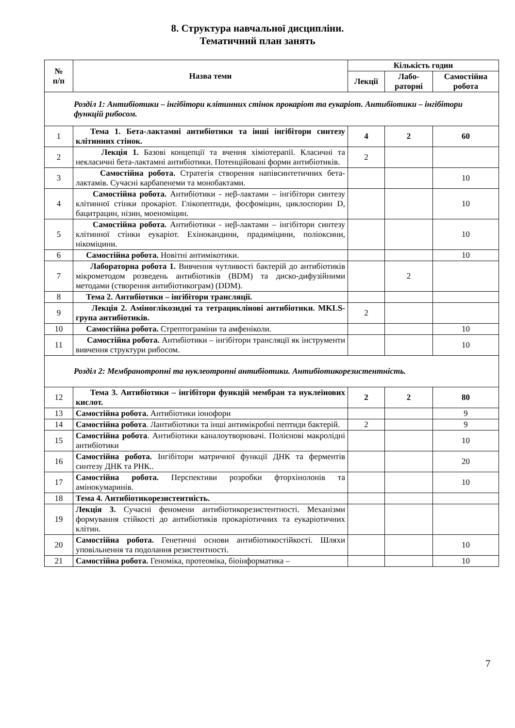8. Структура навчальної дисципліни.
Тематичний план занять
| № п/п | Назва теми | Кількість годин | | |
| --- | --- | --- | --- | --- |
| | | Лекції | Лабо- раторні | Самостійна робота |
| Розділ 1: Антибіотики – інгібітори клітинних стінок прокаріот та еукаріот. Антибіотики – інгібітори функцій рибосом. | | | | |
| 1 | Тема 1. Бета-лактамні антибіотики та інші інгібітори синтезу клітинних стінок. | 4 | 2 | 60 |
| 2 | Лекція 1. Базові концепції та вчення хіміотерапії. Класичні та некласичні бета-лактамні антибіотики. Потенційовані форми антибіотиків. | 2 | | |
| 3 | Самостійна робота. Стратегія створення напівсинтетичних бета-лактамів. Сучасні карбапенеми та монобактами. | | | 10 |
| 4 | Самостійна робота. Антибіотики - неβ-лактами – інгібітори синтезу клітинної стінки прокаріот. Глікопептиди, фосфоміцин, циклоспорин D, бацитрацин, нізин, моеноміцин. | | | 10 |
| 5 | Самостійна робота. Антибіотики - неβ-лактами – інгібітори синтезу клітинної стінки еукаріот. Ехінокандини, прадиміцини, поліоксини, нікоміцини. | | | 10 |
| 6 | Самостійна робота. Новітні антимікотики. | | | 10 |
| 7 | Лабораторна робота 1. Вивчення чутливості бактерій до антибіотиків мікрометодом розведень антибіотиків (BDM) та диско-дифузійними методами (створення антибіотикограм) (DDM). | | 2 | |
| 8 | Тема 2. Антибіотики – інгібітори трансляції. | | | |
| 9 | Лекція 2. Аміноглікозидні та тетрациклінові антибіотики. MKLS-група антибіотиків. | 2 | | |
| 10 | Самостійна робота. Стрептограміни та амфеніколи. | | | 10 |
| 11 | Самостійна робота. Антибіотики – інгібітори трансляції як інструменти вивчення структури рибосом. | | | 10 |
| Розділ 2: Мембранотропні та нуклеотропні антибіотики. Антибіотикорезистентність. | | | | |
| 12 | Тема 3. Антибіотики – інгібітори функцій мембран та нуклеїнових кислот. | 2 | 2 | 80 |
| 13 | Самостійна робота. Антибіотики іонофори | | | 9 |
| 14 | Самостійна робота . Лантибіотики та інші антимікробні пептиди бактерій. | 2 | | 9 |
| 15 | Самостійна робота . Антибіотики каналоутворювачі. Полієнові макролідні антибіотики | | | 10 |
| 16 | Самостійна робота. Інгібітори матричної функції ДНК та ферментів синтезу ДНК та РНК.. | | | 20 |
| 17 | Самостійна робота. Перспективи розробки фторхінолонів та амінокумаринів. | | | 10 |
| 18 | Тема 4. Антибіотикорезистентність. | | | |
| 19 | Лекція 3. Сучасні феномени антибіотикорезистентності. Механізми формування стійкості до антибіотиків прокаріотичних та еукаріотичних клітин. | | | |
| 20 | Самостійна робота. Генетичні основи антибіотикостійкості. Шляхи уповільнення та подолання резистентності. | | | 10 |
| 21 | Самостійна робота. Геноміка, протеоміка, біоінформатика – | | | 10 |
7